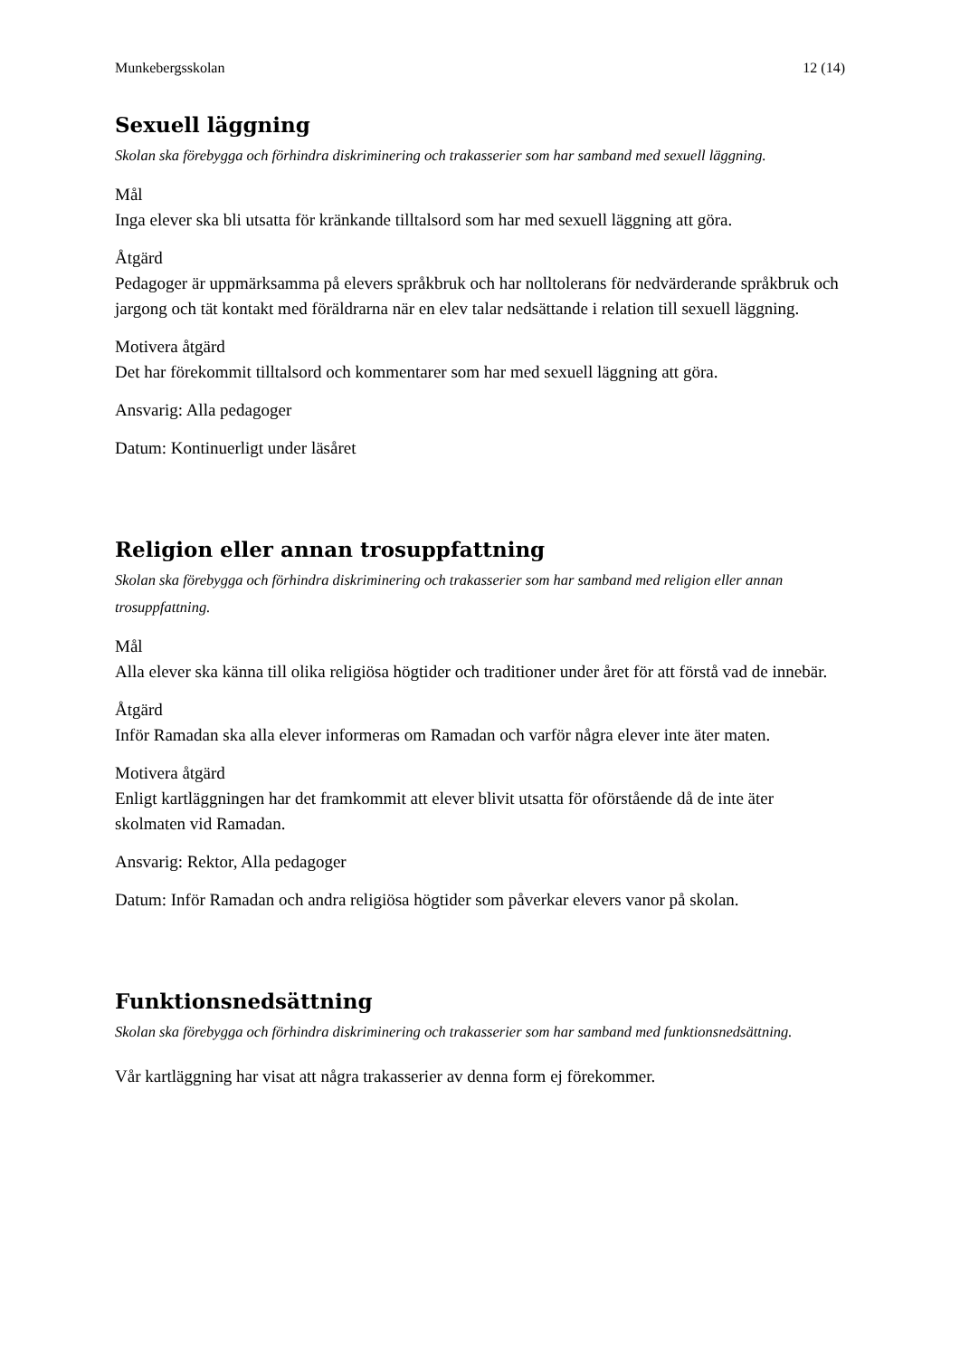Munkebergsskolan 12 (14)
Sexuell läggning
Skolan ska förebygga och förhindra diskriminering och trakasserier som har samband med sexuell läggning.
Mål
Inga elever ska bli utsatta för kränkande tilltalsord som har med sexuell läggning att göra.
Åtgärd
Pedagoger är uppmärksamma på elevers språkbruk och har nolltolerans för nedvärderande språkbruk och jargong och tät kontakt med föräldrarna när en elev talar nedsättande i relation till sexuell läggning.
Motivera åtgärd
Det har förekommit tilltalsord och kommentarer som har med sexuell läggning att göra.
Ansvarig: Alla pedagoger
Datum: Kontinuerligt under läsåret
Religion eller annan trosuppfattning
Skolan ska förebygga och förhindra diskriminering och trakasserier som har samband med religion eller annan trosuppfattning.
Mål
Alla elever ska känna till olika religiösa högtider och traditioner under året för att förstå vad de innebär.
Åtgärd
Inför Ramadan ska alla elever informeras om Ramadan och varför några elever inte äter maten.
Motivera åtgärd
Enligt kartläggningen har det framkommit att elever blivit utsatta för oförstående då de inte äter skolmaten vid Ramadan.
Ansvarig: Rektor, Alla pedagoger
Datum: Inför Ramadan och andra religiösa högtider som påverkar elevers vanor på skolan.
Funktionsnedsättning
Skolan ska förebygga och förhindra diskriminering och trakasserier som har samband med funktionsnedsättning.
Vår kartläggning har visat att några trakasserier av denna form ej förekommer.